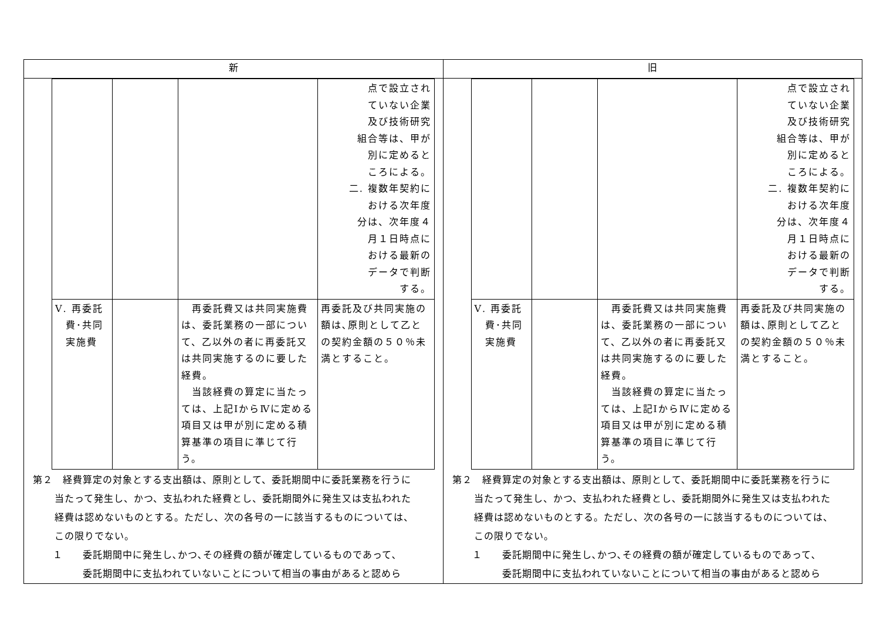| 新 | 旧 |
| --- | --- |
| / / / / 点で設立され ていない企業 及び技術研究 組合等は、甲が 別に定めると ころによる。 二. 複数年契約に おける次年度 分は、次年度４ 月１日時点に おける最新の データで判断 する。 / / Ⅴ. 再委託 費･共同 実施費 / / 再委託費又は共同実施費は、委託業務の一部について、乙以外の者に再委託又は共同実施するのに要した経費。 当該経費の算定に当たっては、上記ⅠからⅣに定める項目又は甲が別に定める積算基準の項目に準じて行う。 / 再委託及び共同実施の額は､原則として乙との契約金額の５０％未満とすること。 / 第２ 経費算定の対象とする支出額は、原則として、委託期間中に委託業務を行うに 当たって発生し、かつ、支払われた経費とし、委託期間外に発生又は支払われた 経費は認めないものとする。ただし、次の各号の一に該当するものについては、 この限りでない。 １ 委託期間中に発生し､かつ､その経費の額が確定しているものであって､ 委託期間中に支払われていないことについて相当の事由があると認めら | / / / / 点で設立され ていない企業 及び技術研究 組合等は、甲が 別に定めると ころによる。 二. 複数年契約に おける次年度 分は、次年度４ 月１日時点に おける最新の データで判断 する。 / / Ⅴ. 再委託 費･共同 実施費 / / 再委託費又は共同実施費は、委託業務の一部について、乙以外の者に再委託又は共同実施するのに要した経費。 当該経費の算定に当たっては、上記ⅠからⅣに定める項目又は甲が別に定める積算基準の項目に準じて行う。 / 再委託及び共同実施の額は､原則として乙との契約金額の５０％未満とすること。 / 第２ 経費算定の対象とする支出額は、原則として、委託期間中に委託業務を行うに 当たって発生し、かつ、支払われた経費とし、委託期間外に発生又は支払われた 経費は認めないものとする。ただし、次の各号の一に該当するものについては、 この限りでない。 １ 委託期間中に発生し､かつ､その経費の額が確定しているものであって､ 委託期間中に支払われていないことについて相当の事由があると認めら |